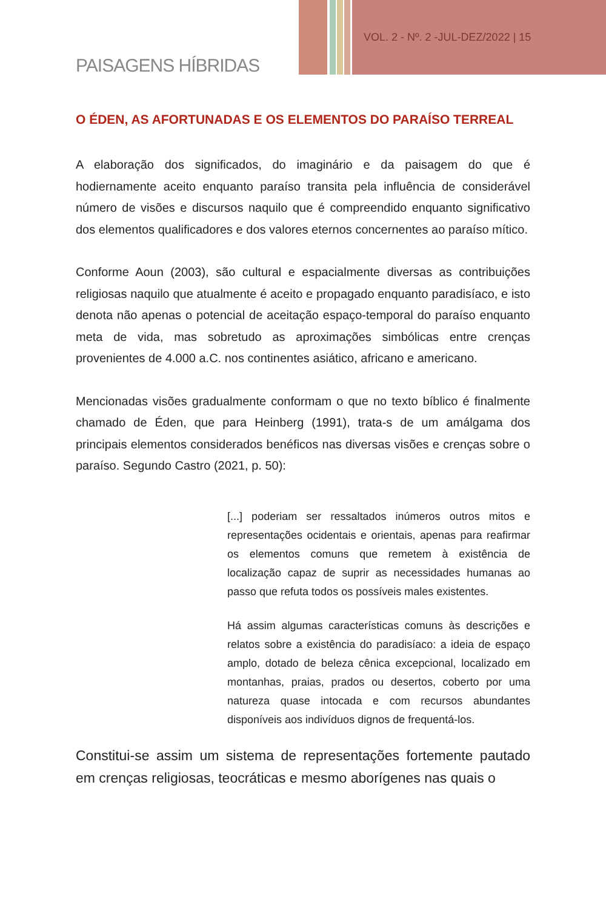VOL. 2 - Nº. 2 -JUL-DEZ/2022 | 15
PAISAGENS HÍBRIDAS
O ÉDEN, AS AFORTUNADAS E OS ELEMENTOS DO PARAÍSO TERREAL
A elaboração dos significados, do imaginário e da paisagem do que é hodiernamente aceito enquanto paraíso transita pela influência de considerável número de visões e discursos naquilo que é compreendido enquanto significativo dos elementos qualificadores e dos valores eternos concernentes ao paraíso mítico.
Conforme Aoun (2003), são cultural e espacialmente diversas as contribuições religiosas naquilo que atualmente é aceito e propagado enquanto paradisíaco, e isto denota não apenas o potencial de aceitação espaço-temporal do paraíso enquanto meta de vida, mas sobretudo as aproximações simbólicas entre crenças provenientes de 4.000 a.C. nos continentes asiático, africano e americano.
Mencionadas visões gradualmente conformam o que no texto bíblico é finalmente chamado de Éden, que para Heinberg (1991), trata-s de um amálgama dos principais elementos considerados benéficos nas diversas visões e crenças sobre o paraíso. Segundo Castro (2021, p. 50):
[...] poderiam ser ressaltados inúmeros outros mitos e representações ocidentais e orientais, apenas para reafirmar os elementos comuns que remetem à existência de localização capaz de suprir as necessidades humanas ao passo que refuta todos os possíveis males existentes.
Há assim algumas características comuns às descrições e relatos sobre a existência do paradisíaco: a ideia de espaço amplo, dotado de beleza cênica excepcional, localizado em montanhas, praias, prados ou desertos, coberto por uma natureza quase intocada e com recursos abundantes disponíveis aos indivíduos dignos de frequentá-los.
Constitui-se assim um sistema de representações fortemente pautado em crenças religiosas, teocráticas e mesmo aborígenes nas quais o